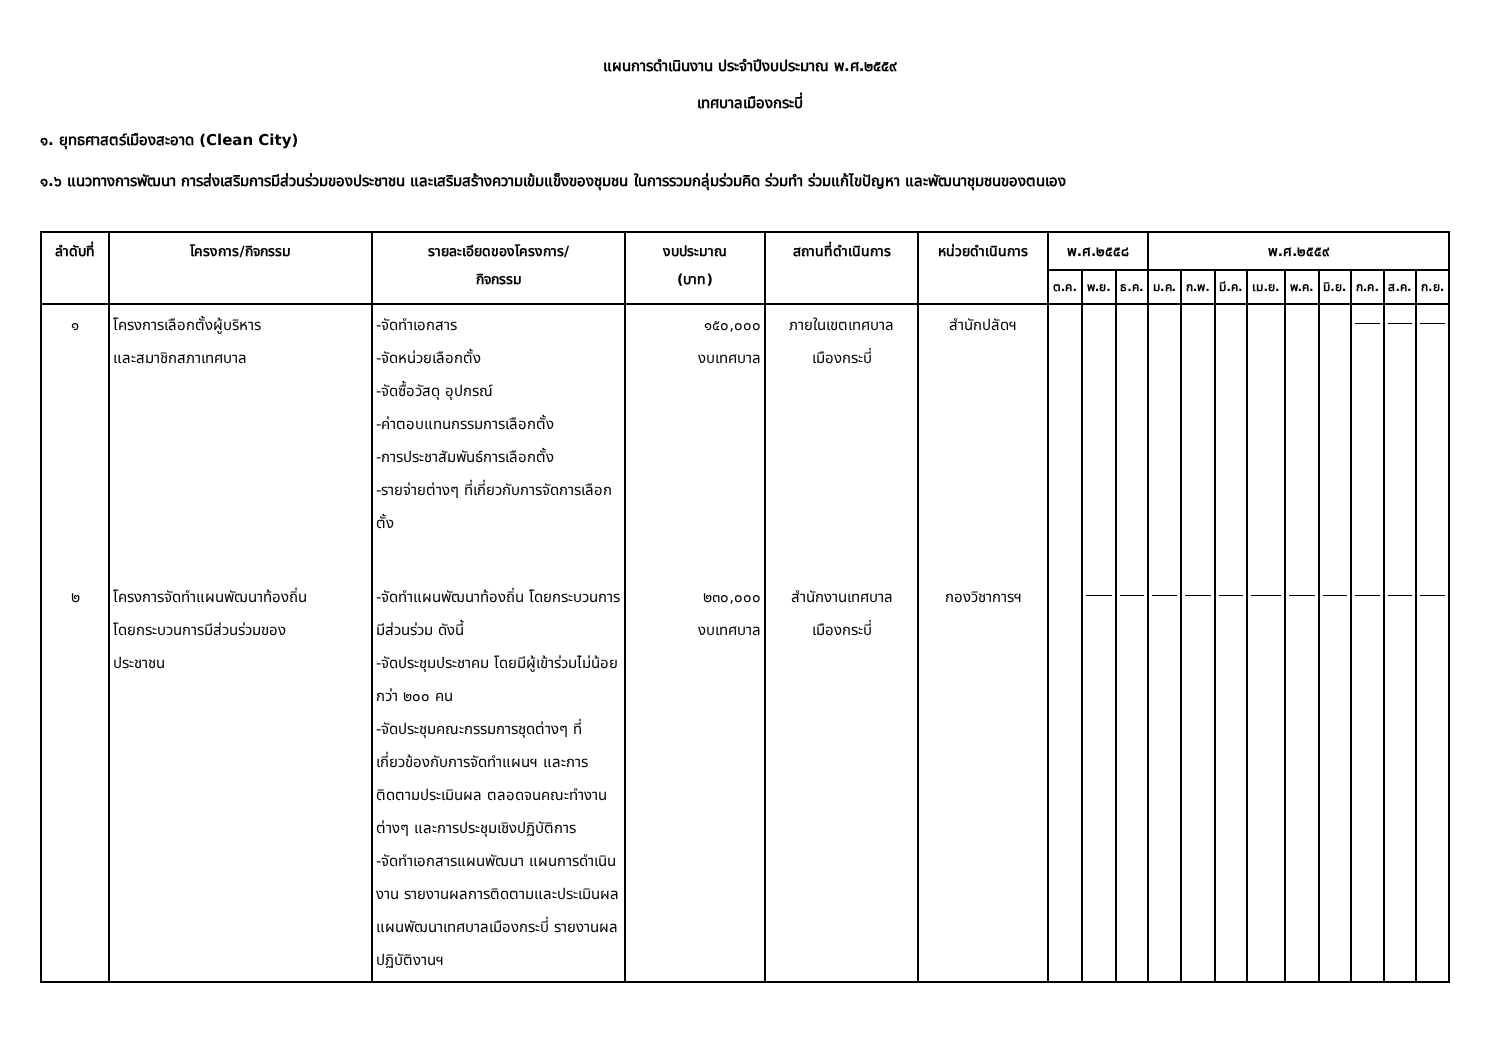แผนการดำเนินงาน ประจำปีงบประมาณ พ.ศ.๒๕๕๙
เทศบาลเมืองกระบี่
๑. ยุทธศาสตร์เมืองสะอาด (Clean City)
๑.๖ แนวทางการพัฒนา การส่งเสริมการมีส่วนร่วมของประชาชน และเสริมสร้างความเข้มแข็งของชุมชน ในการรวมกลุ่มร่วมคิด ร่วมทำ ร่วมแก้ไขปัญหา และพัฒนาชุมชนของตนเอง
| ลำดับที่ | โครงการ/กิจกรรม | รายละเอียดของโครงการ/ กิจกรรม | งบประมาณ (บาท) | สถานที่ดำเนินการ | หน่วยดำเนินการ | พ.ศ.๒๕๕๘ | | | พ.ศ.๒๕๕๙ | | | | | | | | |
| --- | --- | --- | --- | --- | --- | --- | --- | --- | --- | --- | --- | --- | --- | --- | --- | --- | --- |
| | | | | | | ต.ค. | พ.ย. | ธ.ค. | ม.ค. | ก.พ. | มี.ค. | เม.ย. | พ.ค. | มิ.ย. | ก.ค. | ส.ค. | ก.ย. |
| ๑ | โครงการเลือกตั้งผู้บริหาร และสมาชิกสภาเทศบาล | -จัดทำเอกสาร -จัดหน่วยเลือกตั้ง -จัดซื้อวัสดุ อุปกรณ์ -ค่าตอบแทนกรรมการเลือกตั้ง -การประชาสัมพันธ์การเลือกตั้ง -รายจ่ายต่างๆ ที่เกี่ยวกับการจัดการเลือกตั้ง | ๑๕๐,๐๐๐ งบเทศบาล | ภายในเขตเทศบาล เมืองกระบี่ | สำนักปลัดฯ | | | | | | | | | | | | |
| ๒ | โครงการจัดทำแผนพัฒนาท้องถิ่น โดยกระบวนการมีส่วนร่วมของ ประชาชน | -จัดทำแผนพัฒนาท้องถิ่น โดยกระบวนการมีส่วนร่วม ดังนี้ -จัดประชุมประชาคม โดยมีผู้เข้าร่วมไม่น้อยกว่า ๒๐๐ คน -จัดประชุมคณะกรรมการชุดต่างๆ ที่เกี่ยวข้องกับการจัดทำแผนฯ และการติดตามประเมินผล ตลอดจนคณะทำงานต่างๆ และการประชุมเชิงปฏิบัติการ -จัดทำเอกสารแผนพัฒนา แผนการดำเนินงาน รายงานผลการติดตามและประเมินผล แผนพัฒนาเทศบาลเมืองกระบี่ รายงานผลปฏิบัติงานฯ | ๒๓๐,๐๐๐ งบเทศบาล | สำนักงานเทศบาล เมืองกระบี่ | กองวิชาการฯ | | | | | | | | | | | | |